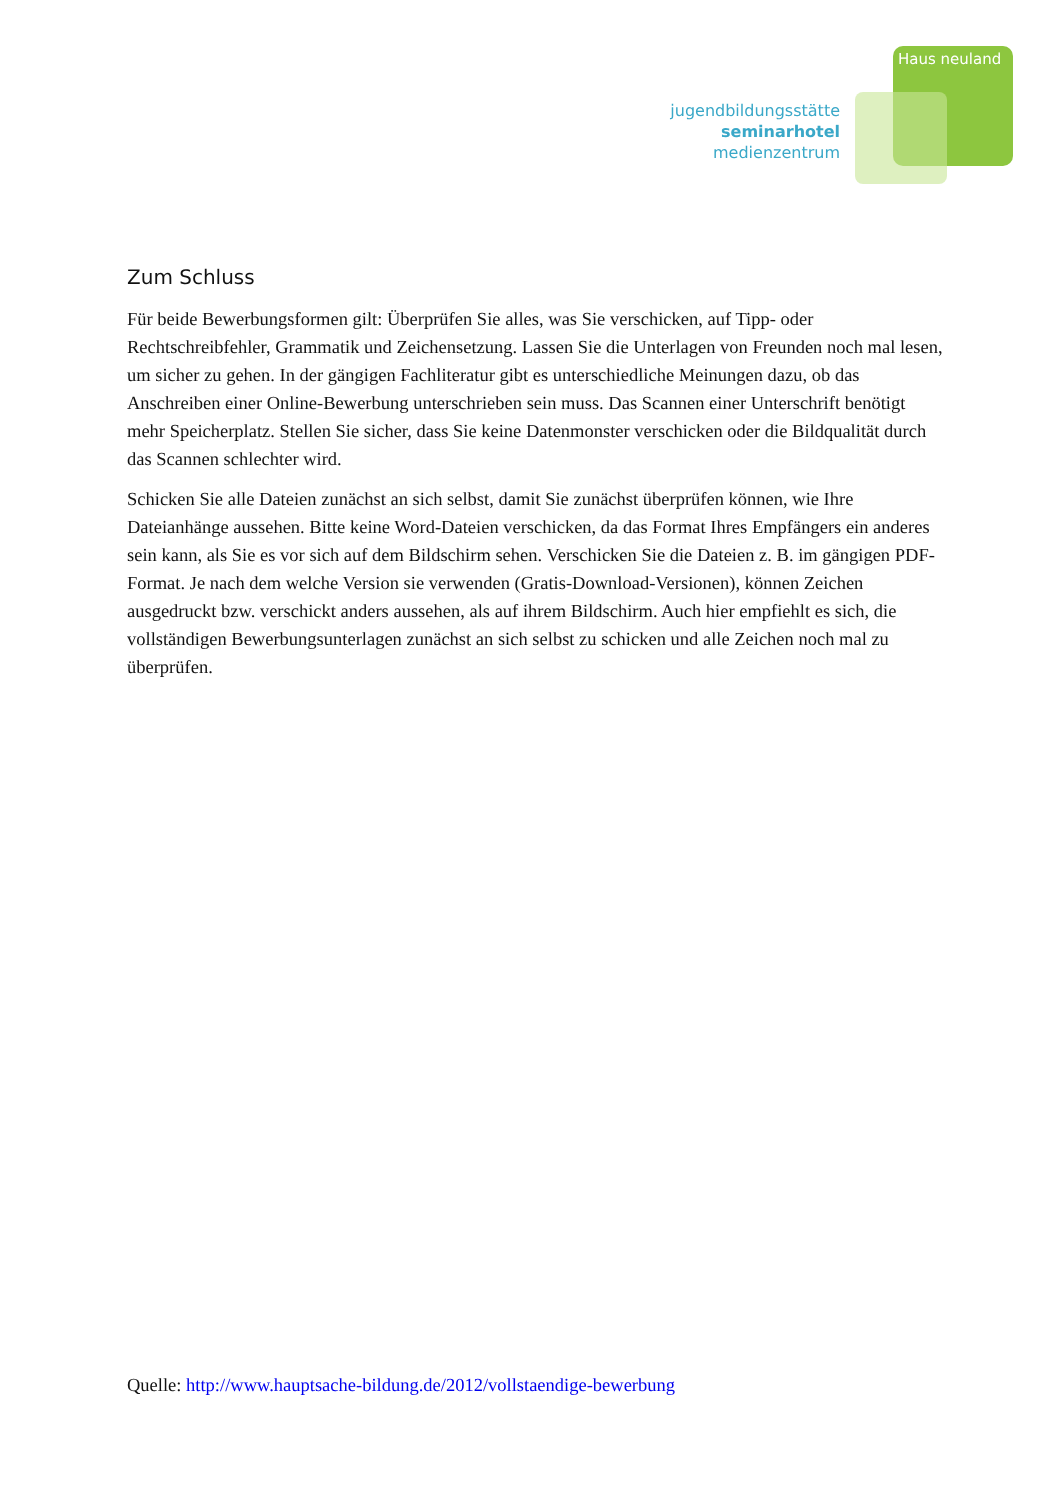Haus neuland
jugendbildungsstätte
seminarhotel
medienzentrum
Zum Schluss
Für beide Bewerbungsformen gilt: Überprüfen Sie alles, was Sie verschicken, auf Tipp- oder Rechtschreibfehler, Grammatik und Zeichensetzung. Lassen Sie die Unterlagen von Freunden noch mal lesen, um sicher zu gehen. In der gängigen Fachliteratur gibt es unterschiedliche Meinungen dazu, ob das Anschreiben einer Online-Bewerbung unterschrieben sein muss. Das Scannen einer Unterschrift benötigt mehr Speicherplatz. Stellen Sie sicher, dass Sie keine Datenmonster verschicken oder die Bildqualität durch das Scannen schlechter wird.
Schicken Sie alle Dateien zunächst an sich selbst, damit Sie zunächst überprüfen können, wie Ihre Dateianhänge aussehen. Bitte keine Word-Dateien verschicken, da das Format Ihres Empfängers ein anderes sein kann, als Sie es vor sich auf dem Bildschirm sehen. Verschicken Sie die Dateien z. B. im gängigen PDF-Format. Je nach dem welche Version sie verwenden (Gratis-Download-Versionen), können Zeichen ausgedruckt bzw. verschickt anders aussehen, als auf ihrem Bildschirm. Auch hier empfiehlt es sich, die vollständigen Bewerbungsunterlagen zunächst an sich selbst zu schicken und alle Zeichen noch mal zu überprüfen.
Quelle: http://www.hauptsache-bildung.de/2012/vollstaendige-bewerbung